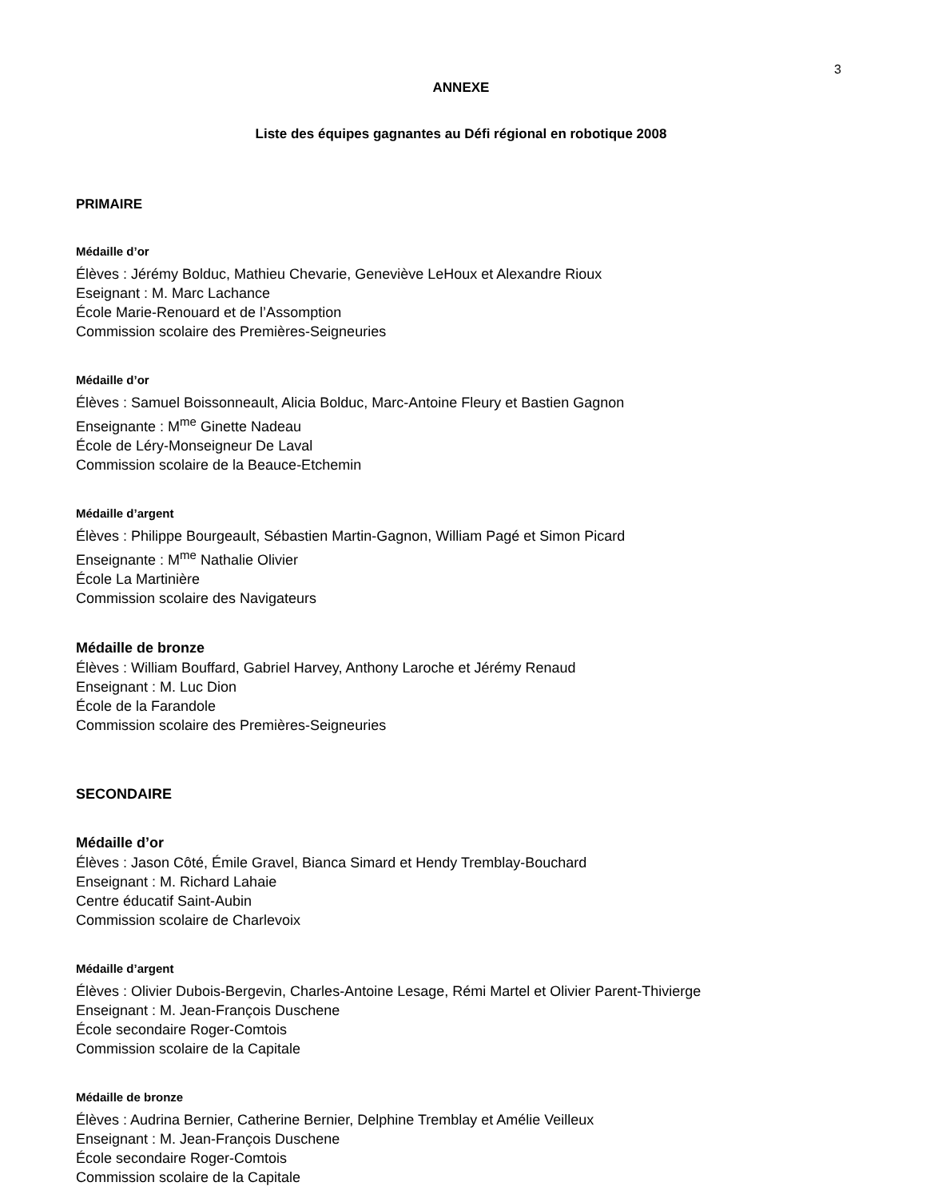3
ANNEXE
Liste des équipes gagnantes au Défi régional en robotique 2008
PRIMAIRE
Médaille d’or
Élèves : Jérémy Bolduc, Mathieu Chevarie, Geneviève LeHoux et Alexandre Rioux
Eseignant : M. Marc Lachance
École Marie-Renouard et de l’Assomption
Commission scolaire des Premières-Seigneuries
Médaille d’or
Élèves : Samuel Boissonneault, Alicia Bolduc, Marc-Antoine Fleury et Bastien Gagnon
Enseignante : M<sup>me</sup> Ginette Nadeau
École de Léry-Monseigneur De Laval
Commission scolaire de la Beauce-Etchemin
Médaille d’argent
Élèves : Philippe Bourgeault, Sébastien Martin-Gagnon, William Pagé et Simon Picard
Enseignante : M<sup>me</sup> Nathalie Olivier
École La Martinière
Commission scolaire des Navigateurs
Médaille de bronze
Élèves : William Bouffard, Gabriel Harvey, Anthony Laroche et Jérémy Renaud
Enseignant : M. Luc Dion
École de la Farandole
Commission scolaire des Premières-Seigneuries
SECONDAIRE
Médaille d’or
Élèves : Jason Côté, Émile Gravel, Bianca Simard et Hendy Tremblay-Bouchard
Enseignant : M. Richard Lahaie
Centre éducatif Saint-Aubin
Commission scolaire de Charlevoix
Médaille d’argent
Élèves : Olivier Dubois-Bergevin, Charles-Antoine Lesage, Rémi Martel et Olivier Parent-Thivierge
Enseignant : M. Jean-François Duschene
École secondaire Roger-Comtois
Commission scolaire de la Capitale
Médaille de bronze
Élèves : Audrina Bernier, Catherine Bernier, Delphine Tremblay et Amélie Veilleux
Enseignant : M. Jean-François Duschene
École secondaire Roger-Comtois
Commission scolaire de la Capitale